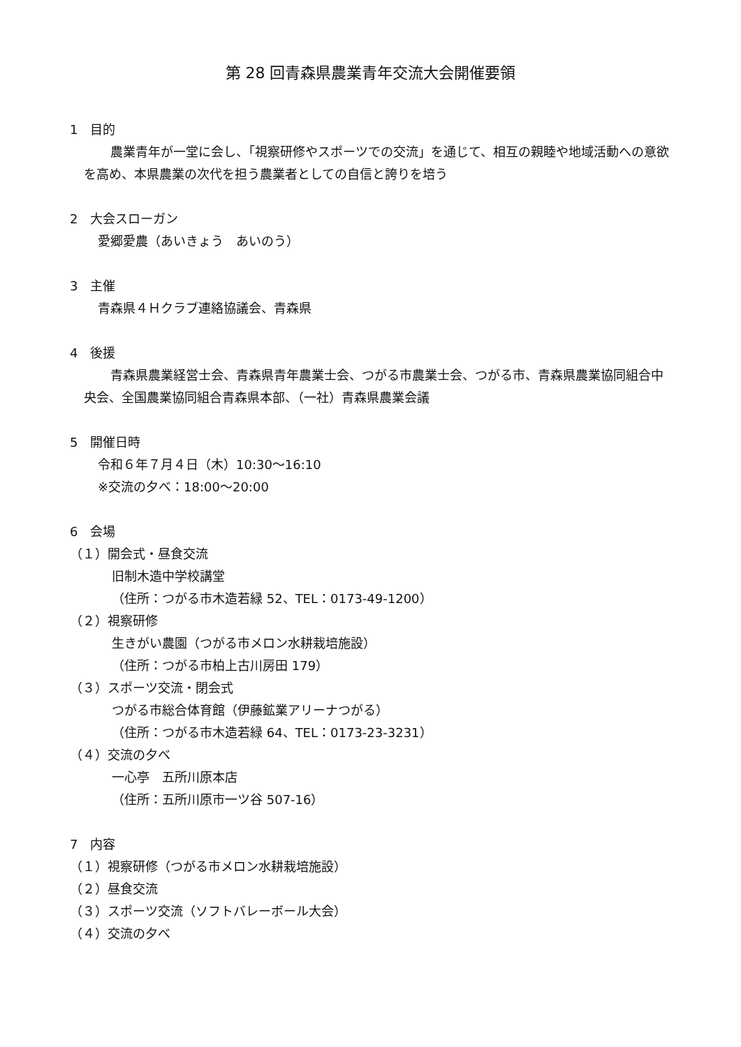第 28 回青森県農業青年交流大会開催要領
1　目的
　農業青年が一堂に会し、「視察研修やスポーツでの交流」を通じて、相互の親睦や地域活動への意欲を高め、本県農業の次代を担う農業者としての自信と誇りを培う
2　大会スローガン
愛郷愛農（あいきょう　あいのう）
3　主催
青森県４Ｈクラブ連絡協議会、青森県
4　後援
　青森県農業経営士会、青森県青年農業士会、つがる市農業士会、つがる市、青森県農業協同組合中央会、全国農業協同組合青森県本部、（一社）青森県農業会議
5　開催日時
令和６年７月４日（木）10:30～16:10
※交流の夕べ：18:00～20:00
6　会場
（１）開会式・昼食交流
旧制木造中学校講堂
（住所：つがる市木造若緑 52、TEL：0173-49-1200）
（２）視察研修
生きがい農園（つがる市メロン水耕栽培施設）
（住所：つがる市柏上古川房田 179）
（３）スポーツ交流・閉会式
つがる市総合体育館（伊藤鉱業アリーナつがる）
（住所：つがる市木造若緑 64、TEL：0173-23-3231）
（４）交流の夕べ
一心亭　五所川原本店
（住所：五所川原市一ツ谷 507-16）
7　内容
（１）視察研修（つがる市メロン水耕栽培施設）
（２）昼食交流
（３）スポーツ交流（ソフトバレーボール大会）
（４）交流の夕べ